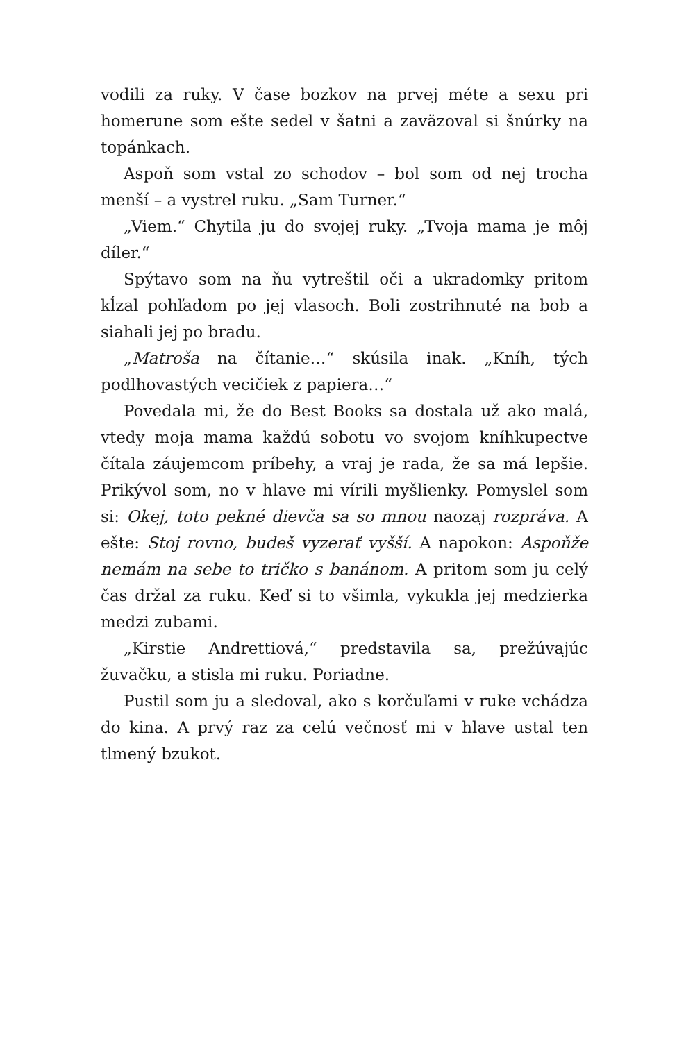vodili za ruky. V čase bozkov na prvej méte a sexu pri homerune som ešte sedel v šatni a zaväzoval si šnúrky na topánkach.
Aspoň som vstal zo schodov – bol som od nej trocha menší – a vystrel ruku. „Sam Turner.“
„Viem.“ Chytila ju do svojej ruky. „Tvoja mama je môj díler.“
Spýtavo som na ňu vytreštil oči a ukradomky pritom kĺzal pohľadom po jej vlasoch. Boli zostrihnuté na bob a siahali jej po bradu.
„Matroša na čítanie…“ skúsila inak. „Kníh, tých podlhovastých vecičiek z papiera…“
Povedala mi, že do Best Books sa dostala už ako malá, vtedy moja mama každú sobotu vo svojom kníhkupectve čítala záujemcom príbehy, a vraj je rada, že sa má lepšie. Prikývol som, no v hlave mi vírili myšlienky. Pomyslel som si: Okej, toto pekné dievča sa so mnou naozaj rozpráva. A ešte: Stoj rovno, budeš vyzerať vyšší. A napokon: Aspoňže nemám na sebe to tričko s banánom. A pritom som ju celý čas držal za ruku. Keď si to všimla, vykukla jej medzierka medzi zubami.
„Kirstie Andrettiová,“ predstavila sa, prežúvajúc žuvačku, a stisla mi ruku. Poriadne.
Pustil som ju a sledoval, ako s korčuľami v ruke vchádza do kina. A prvý raz za celú večnosť mi v hlave ustal ten tlmený bzukot.